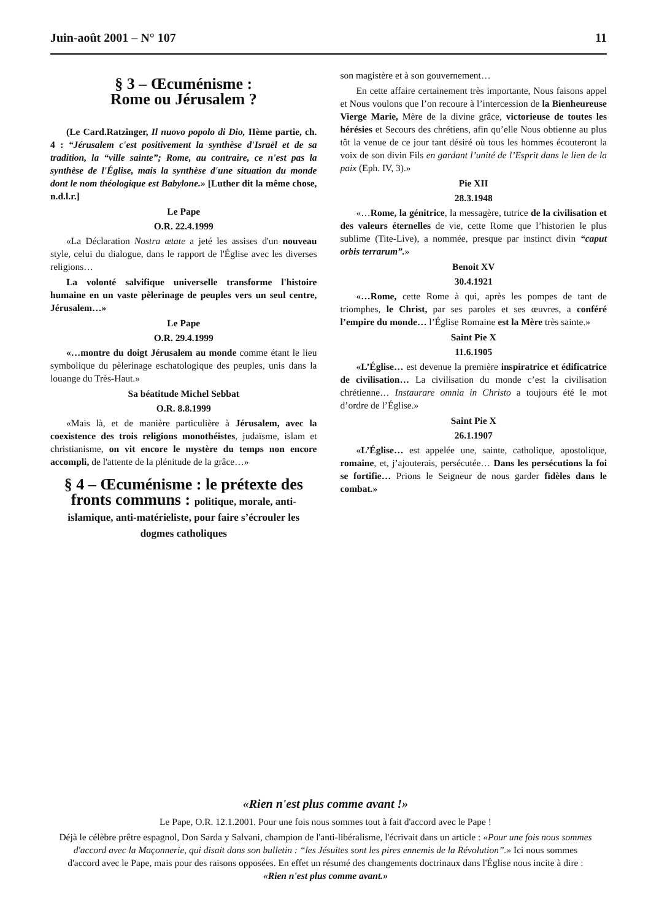Juin-août 2001 – N° 107 11
§ 3 – Œcuménisme :
Rome ou Jérusalem ?
(Le Card.Ratzinger, Il nuovo popolo di Dio, IIème partie, ch. 4 : “Jérusalem c'est positivement la synthèse d'Israël et de sa tradition, la “ville sainte”; Rome, au contraire, ce n'est pas la synthèse de l'Église, mais la synthèse d'une situation du monde dont le nom théologique est Babylone.» [Luther dit la même chose, n.d.l.r.]
Le Pape
O.R. 22.4.1999
«La Déclaration Nostra ætate a jeté les assises d'un nouveau style, celui du dialogue, dans le rapport de l'Église avec les diverses religions…
La volonté salvifique universelle transforme l'histoire humaine en un vaste pèlerinage de peuples vers un seul centre, Jérusalem…»
Le Pape
O.R. 29.4.1999
«…montre du doigt Jérusalem au monde comme étant le lieu symbolique du pèlerinage eschatologique des peuples, unis dans la louange du Très-Haut.»
Sa béatitude Michel Sebbat
O.R. 8.8.1999
«Mais là, et de manière particulière à Jérusalem, avec la coexistence des trois religions monothéistes, judaïsme, islam et christianisme, on vit encore le mystère du temps non encore accompli, de l'attente de la plénitude de la grâce…»
§ 4 – Œcuménisme : le prétexte des fronts communs : politique, morale, anti-islamique, anti-matérieliste, pour faire s’écrouler les dogmes catholiques
son magistère et à son gouvernement…
En cette affaire certainement très importante, Nous faisons appel et Nous voulons que l’on recoure à l’intercession de la Bienheureuse Vierge Marie, Mère de la divine grâce, victorieuse de toutes les hérésies et Secours des chrétiens, afin qu’elle Nous obtienne au plus tôt la venue de ce jour tant désiré où tous les hommes écouteront la voix de son divin Fils en gardant l’unité de l’Esprit dans le lien de la paix (Eph. IV, 3).»
Pie XII
28.3.1948
«…Rome, la génitrice, la messagère, tutrice de la civilisation et des valeurs éternelles de vie, cette Rome que l’historien le plus sublime (Tite-Live), a nommée, presque par instinct divin “caput orbis terrarum”.»
Benoit XV
30.4.1921
«…Rome, cette Rome à qui, après les pompes de tant de triomphes, le Christ, par ses paroles et ses œuvres, a conféré l’empire du monde… l’Église Romaine est la Mère très sainte.»
Saint Pie X
11.6.1905
«L’Église… est devenue la première inspiratrice et édificatrice de civilisation… La civilisation du monde c’est la civilisation chrétienne… Instaurare omnia in Christo a toujours été le mot d’ordre de l’Église.»
Saint Pie X
26.1.1907
«L’Église… est appelée une, sainte, catholique, apostolique, romaine, et, j’ajouterais, persécutée… Dans les persécutions la foi se fortifie… Prions le Seigneur de nous garder fidèles dans le combat.»
«Rien n'est plus comme avant !»
Le Pape, O.R. 12.1.2001. Pour une fois nous sommes tout à fait d'accord avec le Pape !
Déjà le célèbre prêtre espagnol, Don Sarda y Salvani, champion de l'anti-libéralisme, l'écrivait dans un article : «Pour une fois nous sommes d'accord avec la Maçonnerie, qui disait dans son bulletin : “les Jésuites sont les pires ennemis de la Révolution”.» Ici nous sommes d'accord avec le Pape, mais pour des raisons opposées. En effet un résumé des changements doctrinaux dans l'Église nous incite à dire : «Rien n'est plus comme avant.»